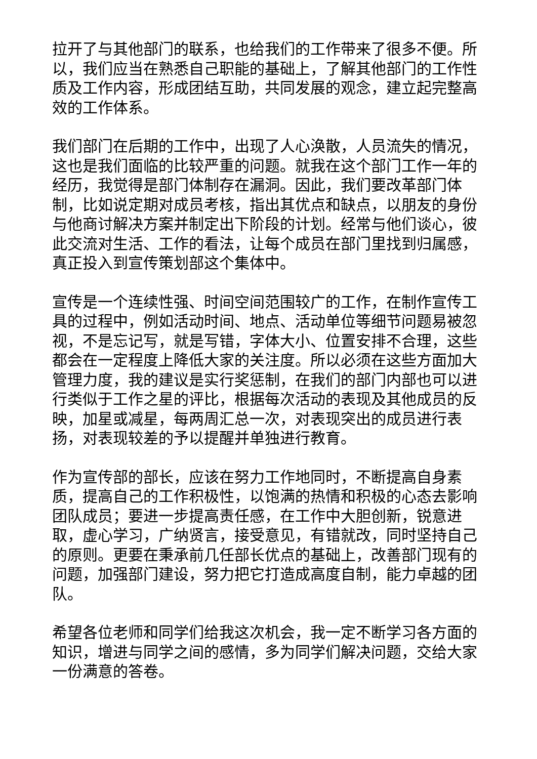拉开了与其他部门的联系，也给我们的工作带来了很多不便。所以，我们应当在熟悉自己职能的基础上，了解其他部门的工作性质及工作内容，形成团结互助，共同发展的观念，建立起完整高效的工作体系。
我们部门在后期的工作中，出现了人心涣散，人员流失的情况，这也是我们面临的比较严重的问题。就我在这个部门工作一年的经历，我觉得是部门体制存在漏洞。因此，我们要改革部门体制，比如说定期对成员考核，指出其优点和缺点，以朋友的身份与他商讨解决方案并制定出下阶段的计划。经常与他们谈心，彼此交流对生活、工作的看法，让每个成员在部门里找到归属感，真正投入到宣传策划部这个集体中。
宣传是一个连续性强、时间空间范围较广的工作，在制作宣传工具的过程中，例如活动时间、地点、活动单位等细节问题易被忽视，不是忘记写，就是写错，字体大小、位置安排不合理，这些都会在一定程度上降低大家的关注度。所以必须在这些方面加大管理力度，我的建议是实行奖惩制，在我们的部门内部也可以进行类似于工作之星的评比，根据每次活动的表现及其他成员的反映，加星或减星，每两周汇总一次，对表现突出的成员进行表扬，对表现较差的予以提醒并单独进行教育。
作为宣传部的部长，应该在努力工作地同时，不断提高自身素质，提高自己的工作积极性，以饱满的热情和积极的心态去影响团队成员；要进一步提高责任感，在工作中大胆创新，锐意进取，虚心学习，广纳贤言，接受意见，有错就改，同时坚持自己的原则。更要在秉承前几任部长优点的基础上，改善部门现有的问题，加强部门建设，努力把它打造成高度自制，能力卓越的团队。
希望各位老师和同学们给我这次机会，我一定不断学习各方面的知识，增进与同学之间的感情，多为同学们解决问题，交给大家一份满意的答卷。